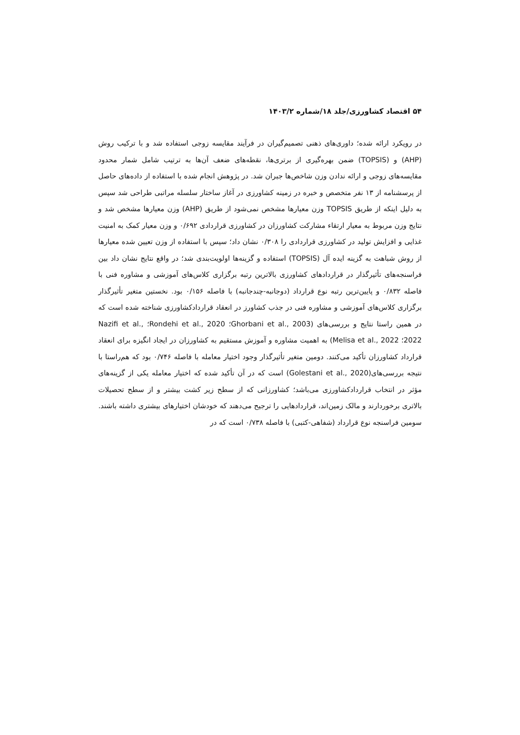۵۴ اقتصاد کشاورزی/جلد ۱۸/شماره ۱۴۰۳/۲
در رویکرد ارائه شده؛ داوری‌های ذهنی تصمیم‌گیران در فرآیند مقایسه زوجی استفاده شد و با ترکیب روش (AHP) و (TOPSIS) ضمن بهره‌گیری از برتری‌ها، نقطه‌های ضعف آن‌ها به ترتیب شامل شمار محدود مقایسه‌های زوجی و ارائه ندادن وزن شاخص‌ها جبران شد. در پژوهش انجام شده با استفاده از داده‌های حاصل از پرسشنامه از ۱۳ نفر متخصص و خبره در زمینه کشاورزی در آغاز ساختار سلسله مراتبی طراحی شد سپس به دلیل اینکه از طریق TOPSIS وزن معیارها مشخص نمی‌شود از طریق (AHP) وزن معیارها مشخص شد و نتایج وزن مربوط به معیار ارتقاء مشارکت کشاورزان در کشاورزی قراردادی ۰/۶۹۲ و وزن معیار کمک به امنیت غذایی و افزایش تولید در کشاورزی قراردادی را ۰/۳۰۸ نشان داد؛ سپس با استفاده از وزن تعیین شده معیارها از روش شباهت به گزینه ایده آل (TOPSIS) استفاده و گزینه‌ها اولویت‌بندی شد؛ در واقع نتایج نشان داد بین فراسنجه‌های تأثیرگذار در قراردادهای کشاورزی بالاترین رتبه برگزاری کلاس‌های آموزشی و مشاوره فنی با فاصله ۰/۸۳۲ و پایین‌ترین رتبه نوع قرارداد (دوجانبه-چندجانبه) با فاصله ۰/۱۵۶ بود. نخستین متغیر تأثیرگذار برگزاری کلاس‌های آموزشی و مشاوره فنی در جذب کشاورز در انعقاد قراردادکشاورزی شناخته شده است که در همین راستا نتایج و بررسی‌های (Ghorbani et al., 2003؛ Rondehi et al., 2020؛ Nazifi et al., 2022؛ Melisa et al., 2022) به اهمیت مشاوره و آموزش مستقیم به کشاورزان در ایجاد انگیزه برای انعقاد قرارداد کشاورزان تأکید می‌کنند. دومین متغیر تأثیرگذار وجود اختیار معامله با فاصله ۰/۷۴۶ بود که هم‌راستا با نتیجه بررسی‌های(Golestani et al., 2020) است که در آن تأکید شده که اختیار معامله یکی از گزینه‌های مؤثر در انتخاب قراردادکشاورزی می‌باشد؛ کشاورزانی که از سطح زیر کشت بیشتر و از سطح تحصیلات بالاتری برخوردارند و مالک زمین‌اند، قراردادهایی را ترجیح می‌دهند که خودشان اختیارهای بیشتری داشته باشند. سومین فراسنجه نوع قرارداد (شفاهی-کتبی) با فاصله ۰/۷۳۸ است که در